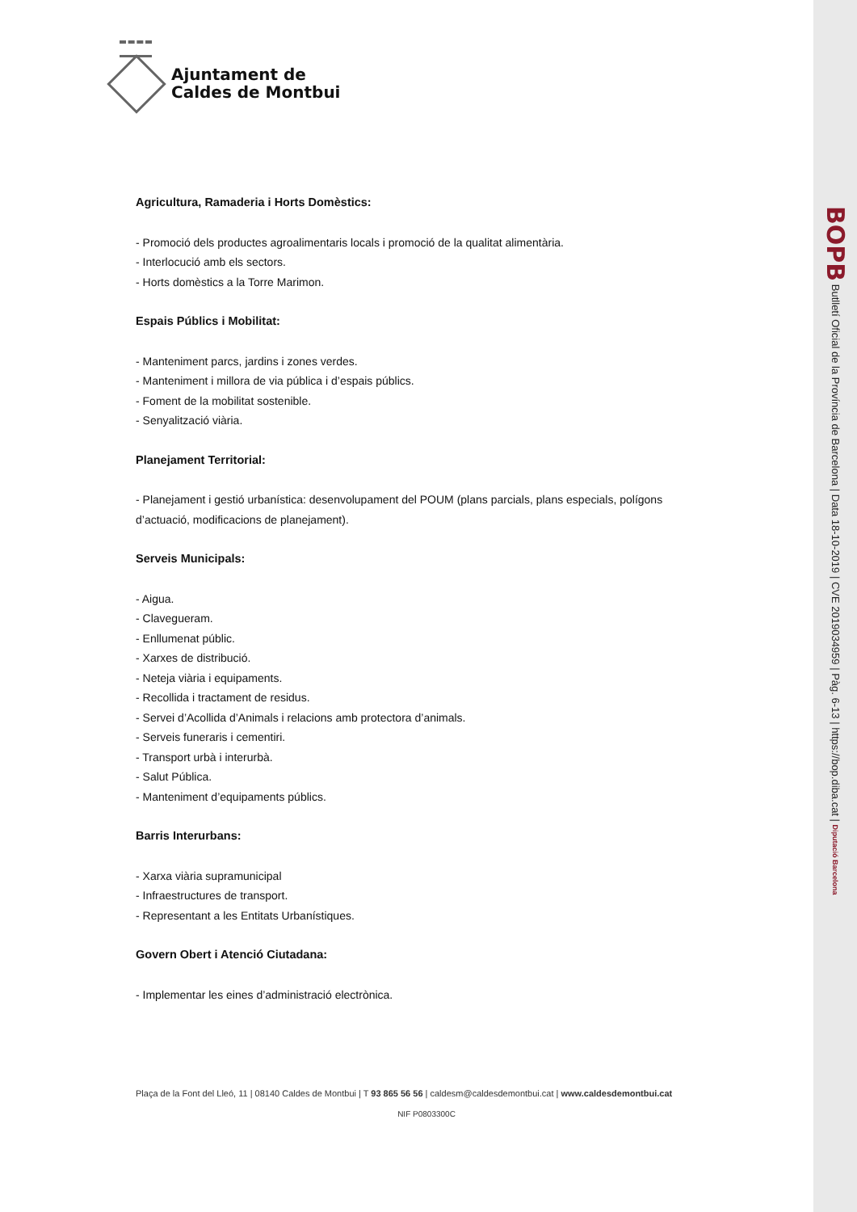BOPB Butlletí Oficial de la Província de Barcelona | Data 18-10-2019 | CVE 2019034959 | Pàg. 6-13 | https://bop.diba.cat | Diputació Barcelona
Ajuntament de
Caldes de Montbui
Agricultura, Ramaderia i Horts Domèstics:
- Promoció dels productes agroalimentaris locals i promoció de la qualitat alimentària.
- Interlocució amb els sectors.
- Horts domèstics a la Torre Marimon.
Espais Públics i Mobilitat:
- Manteniment parcs, jardins i zones verdes.
- Manteniment i millora de via pública i d’espais públics.
- Foment de la mobilitat sostenible.
- Senyalització viària.
Planejament Territorial:
- Planejament i gestió urbanística: desenvolupament del POUM (plans parcials, plans especials, polígons d’actuació, modificacions de planejament).
Serveis Municipals:
- Aigua.
- Clavegueram.
- Enllumenat públic.
- Xarxes de distribució.
- Neteja viària i equipaments.
- Recollida i tractament de residus.
- Servei d’Acollida d’Animals i relacions amb protectora d’animals.
- Serveis funeraris i cementiri.
- Transport urbà i interurbà.
- Salut Pública.
- Manteniment d’equipaments públics.
Barris Interurbans:
- Xarxa viària supramunicipal
- Infraestructures de transport.
- Representant a les Entitats Urbanístiques.
Govern Obert i Atenció Ciutadana:
- Implementar les eines d’administració electrònica.
Plaça de la Font del Lleó, 11 | 08140 Caldes de Montbui | T 93 865 56 56 | caldesm@caldesdemontbui.cat | www.caldesdemontbui.cat
NIF P0803300C